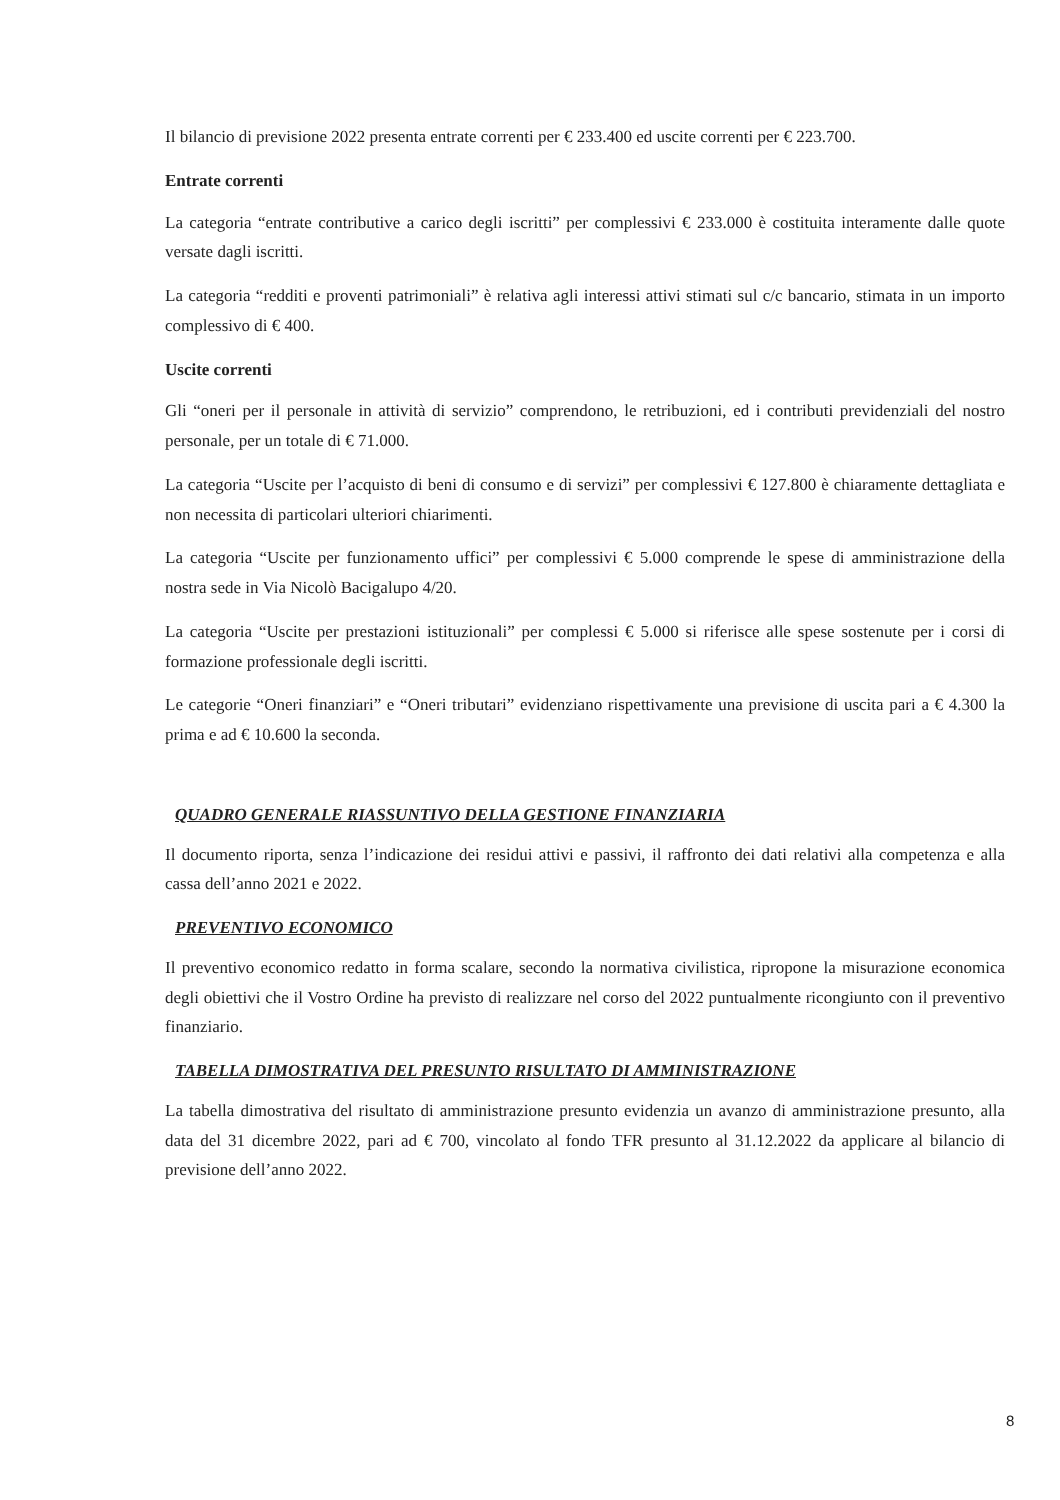Il bilancio di previsione 2022 presenta entrate correnti per € 233.400 ed uscite correnti per € 223.700.
Entrate correnti
La categoria “entrate contributive a carico degli iscritti” per complessivi € 233.000 è costituita interamente dalle quote versate dagli iscritti.
La categoria “redditi e proventi patrimoniali” è relativa agli interessi attivi stimati sul c/c bancario, stimata in un importo complessivo di € 400.
Uscite correnti
Gli “oneri per il personale in attività di servizio” comprendono, le retribuzioni, ed i contributi previdenziali del nostro personale, per un totale di € 71.000.
La categoria “Uscite per l’acquisto di beni di consumo e di servizi” per complessivi € 127.800 è chiaramente dettagliata e non necessita di particolari ulteriori chiarimenti.
La categoria “Uscite per funzionamento uffici” per complessivi € 5.000 comprende le spese di amministrazione della nostra sede in Via Nicolò Bacigalupo 4/20.
La categoria “Uscite per prestazioni istituzionali” per complessi € 5.000 si riferisce alle spese sostenute per i corsi di formazione professionale degli iscritti.
Le categorie “Oneri finanziari” e “Oneri tributari” evidenziano rispettivamente una previsione di uscita pari a € 4.300 la prima e ad € 10.600 la seconda.
QUADRO GENERALE RIASSUNTIVO DELLA GESTIONE FINANZIARIA
Il documento riporta, senza l’indicazione dei residui attivi e passivi, il raffronto dei dati relativi alla competenza e alla cassa dell’anno 2021 e 2022.
PREVENTIVO ECONOMICO
Il preventivo economico redatto in forma scalare, secondo la normativa civilistica, ripropone la misurazione economica degli obiettivi che il Vostro Ordine ha previsto di realizzare nel corso del 2022 puntualmente ricongiunto con il preventivo finanziario.
TABELLA DIMOSTRATIVA DEL PRESUNTO RISULTATO DI AMMINISTRAZIONE
La tabella dimostrativa del risultato di amministrazione presunto evidenzia un avanzo di amministrazione presunto, alla data del 31 dicembre 2022, pari ad € 700, vincolato al fondo TFR presunto al 31.12.2022 da applicare al bilancio di previsione dell’anno 2022.
8